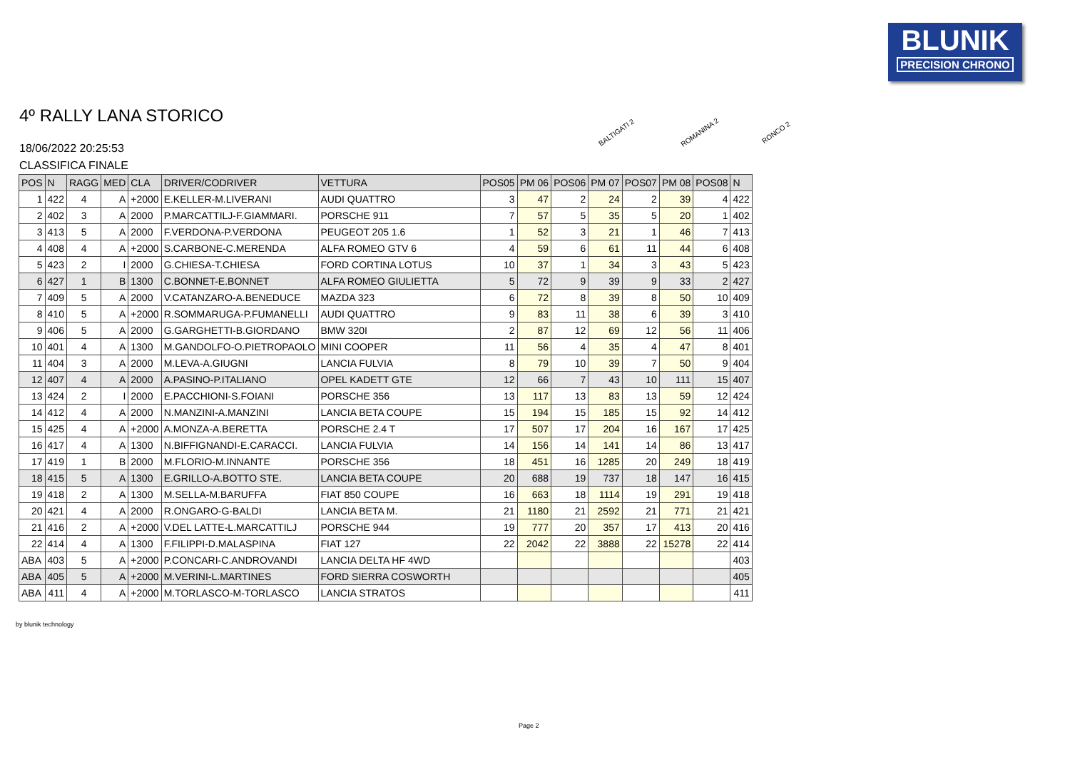BLUNIK
PRECISION CHRONO
4º RALLY LANA STORICO
18/06/2022 20:25:53
CLASSIFICA FINALE
BALTIGATI 2 ROMANINA 2 RONCO 2
| POS | N | RAGG | MED | CLA | DRIVER/CODRIVER | VETTURA | POS05 | PM 06 | POS06 | PM 07 | POS07 | PM 08 | POS08 | N |
| --- | --- | --- | --- | --- | --- | --- | --- | --- | --- | --- | --- | --- | --- | --- |
| 1 | 422 | 4 | A | +2000 | E.KELLER-M.LIVERANI | AUDI QUATTRO | 3 | 47 | 2 | 24 | 2 | 39 | 4 | 422 |
| 2 | 402 | 3 | A | 2000 | P.MARCATTILJ-F.GIAMMARI. | PORSCHE 911 | 7 | 57 | 5 | 35 | 5 | 20 | 1 | 402 |
| 3 | 413 | 5 | A | 2000 | F.VERDONA-P.VERDONA | PEUGEOT 205 1.6 | 1 | 52 | 3 | 21 | 1 | 46 | 7 | 413 |
| 4 | 408 | 4 | A | +2000 | S.CARBONE-C.MERENDA | ALFA ROMEO GTV 6 | 4 | 59 | 6 | 61 | 11 | 44 | 6 | 408 |
| 5 | 423 | 2 | I | 2000 | G.CHIESA-T.CHIESA | FORD CORTINA LOTUS | 10 | 37 | 1 | 34 | 3 | 43 | 5 | 423 |
| 6 | 427 | 1 | B | 1300 | C.BONNET-E.BONNET | ALFA ROMEO GIULIETTA | 5 | 72 | 9 | 39 | 9 | 33 | 2 | 427 |
| 7 | 409 | 5 | A | 2000 | V.CATANZARO-A.BENEDUCE | MAZDA 323 | 6 | 72 | 8 | 39 | 8 | 50 | 10 | 409 |
| 8 | 410 | 5 | A | +2000 | R.SOMMARUGA-P.FUMANELLI | AUDI QUATTRO | 9 | 83 | 11 | 38 | 6 | 39 | 3 | 410 |
| 9 | 406 | 5 | A | 2000 | G.GARGHETTI-B.GIORDANO | BMW 320I | 2 | 87 | 12 | 69 | 12 | 56 | 11 | 406 |
| 10 | 401 | 4 | A | 1300 | M.GANDOLFO-O.PIETROPAOLO | MINI COOPER | 11 | 56 | 4 | 35 | 4 | 47 | 8 | 401 |
| 11 | 404 | 3 | A | 2000 | M.LEVA-A.GIUGNI | LANCIA FULVIA | 8 | 79 | 10 | 39 | 7 | 50 | 9 | 404 |
| 12 | 407 | 4 | A | 2000 | A.PASINO-P.ITALIANO | OPEL KADETT GTE | 12 | 66 | 7 | 43 | 10 | 111 | 15 | 407 |
| 13 | 424 | 2 | I | 2000 | E.PACCHIONI-S.FOIANI | PORSCHE 356 | 13 | 117 | 13 | 83 | 13 | 59 | 12 | 424 |
| 14 | 412 | 4 | A | 2000 | N.MANZINI-A.MANZINI | LANCIA BETA COUPE | 15 | 194 | 15 | 185 | 15 | 92 | 14 | 412 |
| 15 | 425 | 4 | A | +2000 | A.MONZA-A.BERETTA | PORSCHE 2.4 T | 17 | 507 | 17 | 204 | 16 | 167 | 17 | 425 |
| 16 | 417 | 4 | A | 1300 | N.BIFFIGNANDI-E.CARACCI. | LANCIA FULVIA | 14 | 156 | 14 | 141 | 14 | 86 | 13 | 417 |
| 17 | 419 | 1 | B | 2000 | M.FLORIO-M.INNANTE | PORSCHE 356 | 18 | 451 | 16 | 1285 | 20 | 249 | 18 | 419 |
| 18 | 415 | 5 | A | 1300 | E.GRILLO-A.BOTTO STE. | LANCIA BETA COUPE | 20 | 688 | 19 | 737 | 18 | 147 | 16 | 415 |
| 19 | 418 | 2 | A | 1300 | M.SELLA-M.BARUFFA | FIAT 850 COUPE | 16 | 663 | 18 | 1114 | 19 | 291 | 19 | 418 |
| 20 | 421 | 4 | A | 2000 | R.ONGARO-G-BALDI | LANCIA BETA M. | 21 | 1180 | 21 | 2592 | 21 | 771 | 21 | 421 |
| 21 | 416 | 2 | A | +2000 | V.DEL LATTE-L.MARCATTILJ | PORSCHE 944 | 19 | 777 | 20 | 357 | 17 | 413 | 20 | 416 |
| 22 | 414 | 4 | A | 1300 | F.FILIPPI-D.MALASPINA | FIAT 127 | 22 | 2042 | 22 | 3888 | 22 | 15278 | 22 | 414 |
| ABA | 403 | 5 | A | +2000 | P.CONCARI-C.ANDROVANDI | LANCIA DELTA HF 4WD | | | | | | | | 403 |
| ABA | 405 | 5 | A | +2000 | M.VERINI-L.MARTINES | FORD SIERRA COSWORTH | | | | | | | | 405 |
| ABA | 411 | 4 | A | +2000 | M.TORLASCO-M-TORLASCO | LANCIA STRATOS | | | | | | | | 411 |
by blunik technology
Page 2